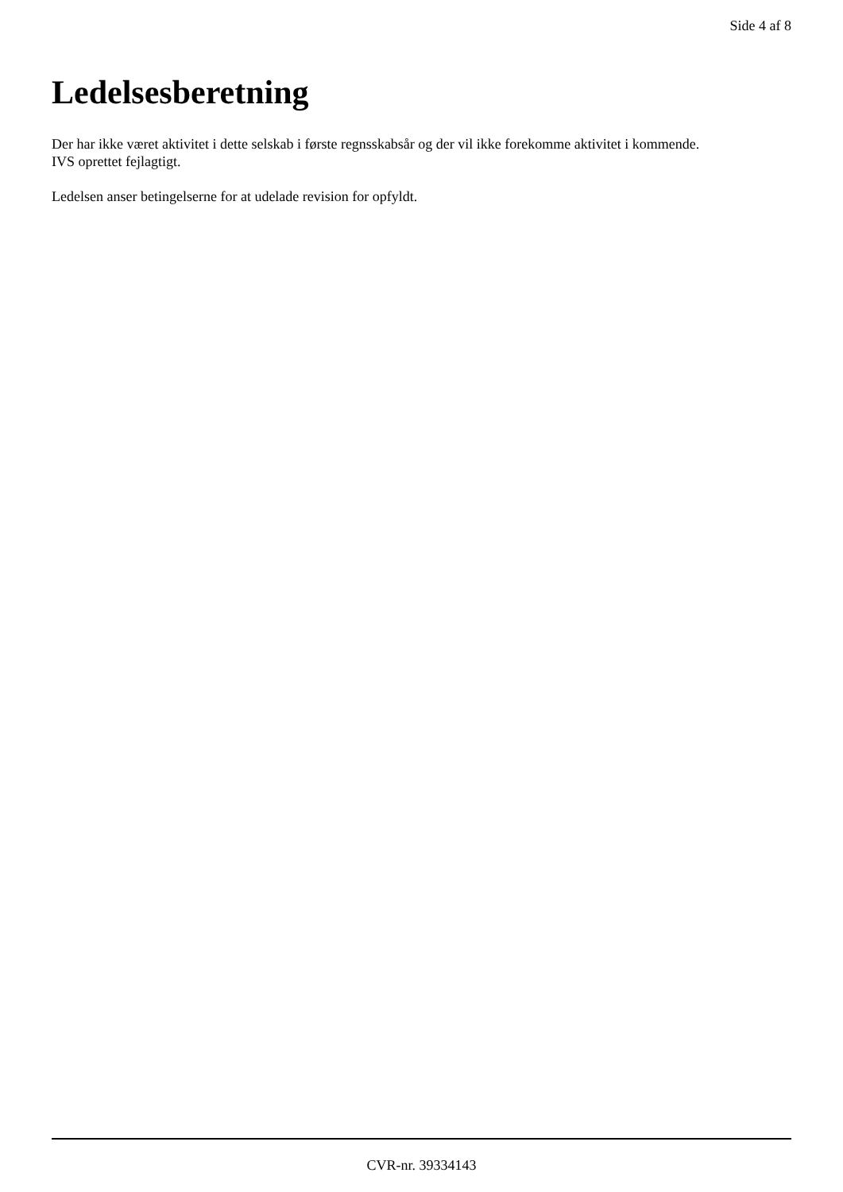Side 4 af 8
Ledelsesberetning
Der har ikke været aktivitet i dette selskab i første regnsskabsår og der vil ikke forekomme aktivitet i kommende.
IVS oprettet fejlagtigt.
Ledelsen anser betingelserne for at udelade revision for opfyldt.
CVR-nr. 39334143